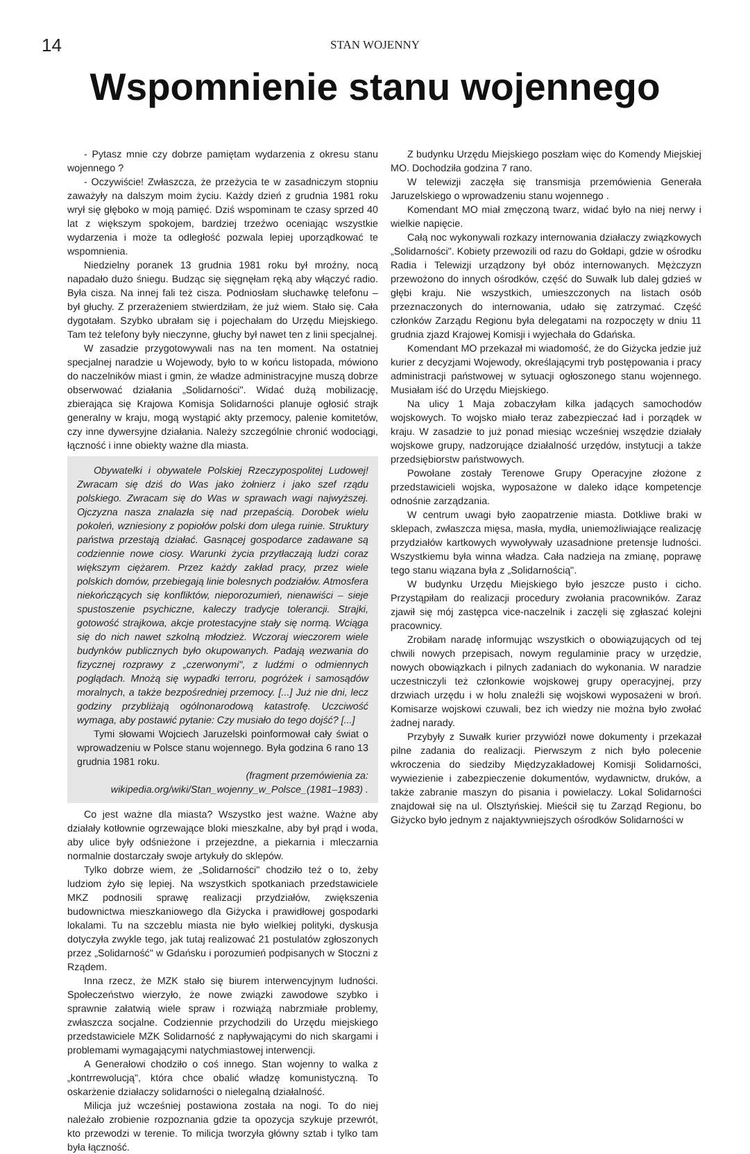14
STAN WOJENNY
Wspomnienie stanu wojennego
- Pytasz mnie czy dobrze pamiętam wydarzenia z okresu stanu wojennego ?
- Oczywiście! Zwłaszcza, że przeżycia te w zasadniczym stopniu zaważyły na dalszym moim życiu. Każdy dzień z grudnia 1981 roku wrył się głęboko w moją pamięć. Dziś wspominam te czasy sprzed 40 lat z większym spokojem, bardziej trzeźwo oceniając wszystkie wydarzenia i może ta odległość pozwala lepiej uporządkować te wspomnienia.
Niedzielny poranek 13 grudnia 1981 roku był mroźny, nocą napadało dużo śniegu. Budząc się sięgnęłam ręką aby włączyć radio. Była cisza. Na innej fali też cisza. Podniosłam słuchawkę telefonu – był głuchy. Z przerażeniem stwierdziłam, że już wiem. Stało się. Cała dygotałam. Szybko ubrałam się i pojechałam do Urzędu Miejskiego. Tam też telefony były nieczynne, głuchy był nawet ten z linii specjalnej.
W zasadzie przygotowywali nas na ten moment. Na ostatniej specjalnej naradzie u Wojewody, było to w końcu listopada, mówiono do naczelników miast i gmin, że władze administracyjne muszą dobrze obserwować działania „Solidarności". Widać dużą mobilizację, zbierająca się Krajowa Komisja Solidarności planuje ogłosić strajk generalny w kraju, mogą wystąpić akty przemocy, palenie komitetów, czy inne dywersyjne działania. Należy szczególnie chronić wodociągi, łączność i inne obiekty ważne dla miasta.
Obywatelki i obywatele Polskiej Rzeczypospolitej Ludowej! Zwracam się dziś do Was jako żołnierz i jako szef rządu polskiego. Zwracam się do Was w sprawach wagi najwyższej. Ojczyzna nasza znalazła się nad przepaścią. Dorobek wielu pokoleń, wzniesiony z popiołów polski dom ulega ruinie. Struktury państwa przestają działać. Gasnącej gospodarce zadawane są codziennie nowe ciosy. Warunki życia przytłaczają ludzi coraz większym ciężarem. Przez każdy zakład pracy, przez wiele polskich domów, przebiegają linie bolesnych podziałów. Atmosfera niekończących się konfliktów, nieporozumień, nienawiści – sieje spustoszenie psychiczne, kaleczy tradycje tolerancji. Strajki, gotowość strajkowa, akcje protestacyjne stały się normą. Wciąga się do nich nawet szkolną młodzież. Wczoraj wieczorem wiele budynków publicznych było okupowanych. Padają wezwania do fizycznej rozprawy z „czerwonymi", z ludźmi o odmiennych poglądach. Mnożą się wypadki terroru, pogróżek i samosądów moralnych, a także bezpośredniej przemocy. [...] Już nie dni, lecz godziny przybliżają ogólnonarodową katastrofę. Uczciwość wymaga, aby postawić pytanie: Czy musiało do tego dojść? [...]
Tymi słowami Wojciech Jaruzelski poinformował cały świat o wprowadzeniu w Polsce stanu wojennego. Była godzina 6 rano 13 grudnia 1981 roku.
(fragment przemówienia za: wikipedia.org/wiki/Stan_wojenny_w_Polsce_(1981–1983) .
Co jest ważne dla miasta? Wszystko jest ważne. Ważne aby działały kotłownie ogrzewające bloki mieszkalne, aby był prąd i woda, aby ulice były odśnieżone i przejezdne, a piekarnia i mleczarnia normalnie dostarczały swoje artykuły do sklepów.
Tylko dobrze wiem, że „Solidarności" chodziło też o to, żeby ludziom żyło się lepiej. Na wszystkich spotkaniach przedstawiciele MKZ podnosili sprawę realizacji przydziałów, zwiększenia budownictwa mieszkaniowego dla Giżycka i prawidłowej gospodarki lokalami. Tu na szczeblu miasta nie było wielkiej polityki, dyskusja dotyczyła zwykle tego, jak tutaj realizować 21 postulatów zgłoszonych przez „Solidarność" w Gdańsku i porozumień podpisanych w Stoczni z Rządem.
Inna rzecz, że MZK stało się biurem interwencyjnym ludności. Społeczeństwo wierzyło, że nowe związki zawodowe szybko i sprawnie załatwią wiele spraw i rozwiążą nabrzmiałe problemy, zwłaszcza socjalne. Codziennie przychodzili do Urzędu miejskiego przedstawiciele MZK Solidarność z napływającymi do nich skargami i problemami wymagającymi natychmiastowej interwencji.
A Generałowi chodziło o coś innego. Stan wojenny to walka z „kontrrewolucją", która chce obalić władzę komunistyczną. To oskarżenie działaczy solidarności o nielegalną działalność.
Milicja już wcześniej postawiona została na nogi. To do niej należało zrobienie rozpoznania gdzie ta opozycja szykuje przewrót, kto przewodzi w terenie. To milicja tworzyła główny sztab i tylko tam była łączność.
Z budynku Urzędu Miejskiego poszłam więc do Komendy Miejskiej MO. Dochodziła godzina 7 rano.
W telewizji zaczęła się transmisja przemówienia Generała Jaruzelskiego o wprowadzeniu stanu wojennego .
Komendant MO miał zmęczoną twarz, widać było na niej nerwy i wielkie napięcie.
Całą noc wykonywali rozkazy internowania działaczy związkowych „Solidarności". Kobiety przewozili od razu do Gołdapi, gdzie w ośrodku Radia i Telewizji urządzony był obóz internowanych. Mężczyzn przewożono do innych ośrodków, część do Suwałk lub dalej gdzieś w głębi kraju. Nie wszystkich, umieszczonych na listach osób przeznaczonych do internowania, udało się zatrzymać. Część członków Zarządu Regionu była delegatami na rozpoczęty w dniu 11 grudnia zjazd Krajowej Komisji i wyjechała do Gdańska.
Komendant MO przekazał mi wiadomość, że do Giżycka jedzie już kurier z decyzjami Wojewody, określającymi tryb postępowania i pracy administracji państwowej w sytuacji ogłoszonego stanu wojennego. Musiałam iść do Urzędu Miejskiego.
Na ulicy 1 Maja zobaczyłam kilka jadących samochodów wojskowych. To wojsko miało teraz zabezpieczać ład i porządek w kraju. W zasadzie to już ponad miesiąc wcześniej wszędzie działały wojskowe grupy, nadzorujące działalność urzędów, instytucji a także przedsiębiorstw państwowych.
Powołane zostały Terenowe Grupy Operacyjne złożone z przedstawicieli wojska, wyposażone w daleko idące kompetencje odnośnie zarządzania.
W centrum uwagi było zaopatrzenie miasta. Dotkliwe braki w sklepach, zwłaszcza mięsa, masła, mydła, uniemożliwiające realizację przydziałów kartkowych wywoływały uzasadnione pretensje ludności. Wszystkiemu była winna władza. Cała nadzieja na zmianę, poprawę tego stanu wiązana była z „Solidarnością".
W budynku Urzędu Miejskiego było jeszcze pusto i cicho. Przystąpiłam do realizacji procedury zwołania pracowników. Zaraz zjawił się mój zastępca vice-naczelnik i zaczęli się zgłaszać kolejni pracownicy.
Zrobiłam naradę informując wszystkich o obowiązujących od tej chwili nowych przepisach, nowym regulaminie pracy w urzędzie, nowych obowiązkach i pilnych zadaniach do wykonania. W naradzie uczestniczyli też członkowie wojskowej grupy operacyjnej, przy drzwiach urzędu i w holu znaleźli się wojskowi wyposażeni w broń. Komisarze wojskowi czuwali, bez ich wiedzy nie można było zwołać żadnej narady.
Przybyły z Suwałk kurier przywiózł nowe dokumenty i przekazał pilne zadania do realizacji. Pierwszym z nich było polecenie wkroczenia do siedziby Międzyzakładowej Komisji Solidarności, wywiezienie i zabezpieczenie dokumentów, wydawnictw, druków, a także zabranie maszyn do pisania i powielaczy. Lokal Solidarności znajdował się na ul. Olsztyńskiej. Mieścił się tu Zarząd Regionu, bo Giżycko było jednym z najaktywniejszych ośrodków Solidarności w